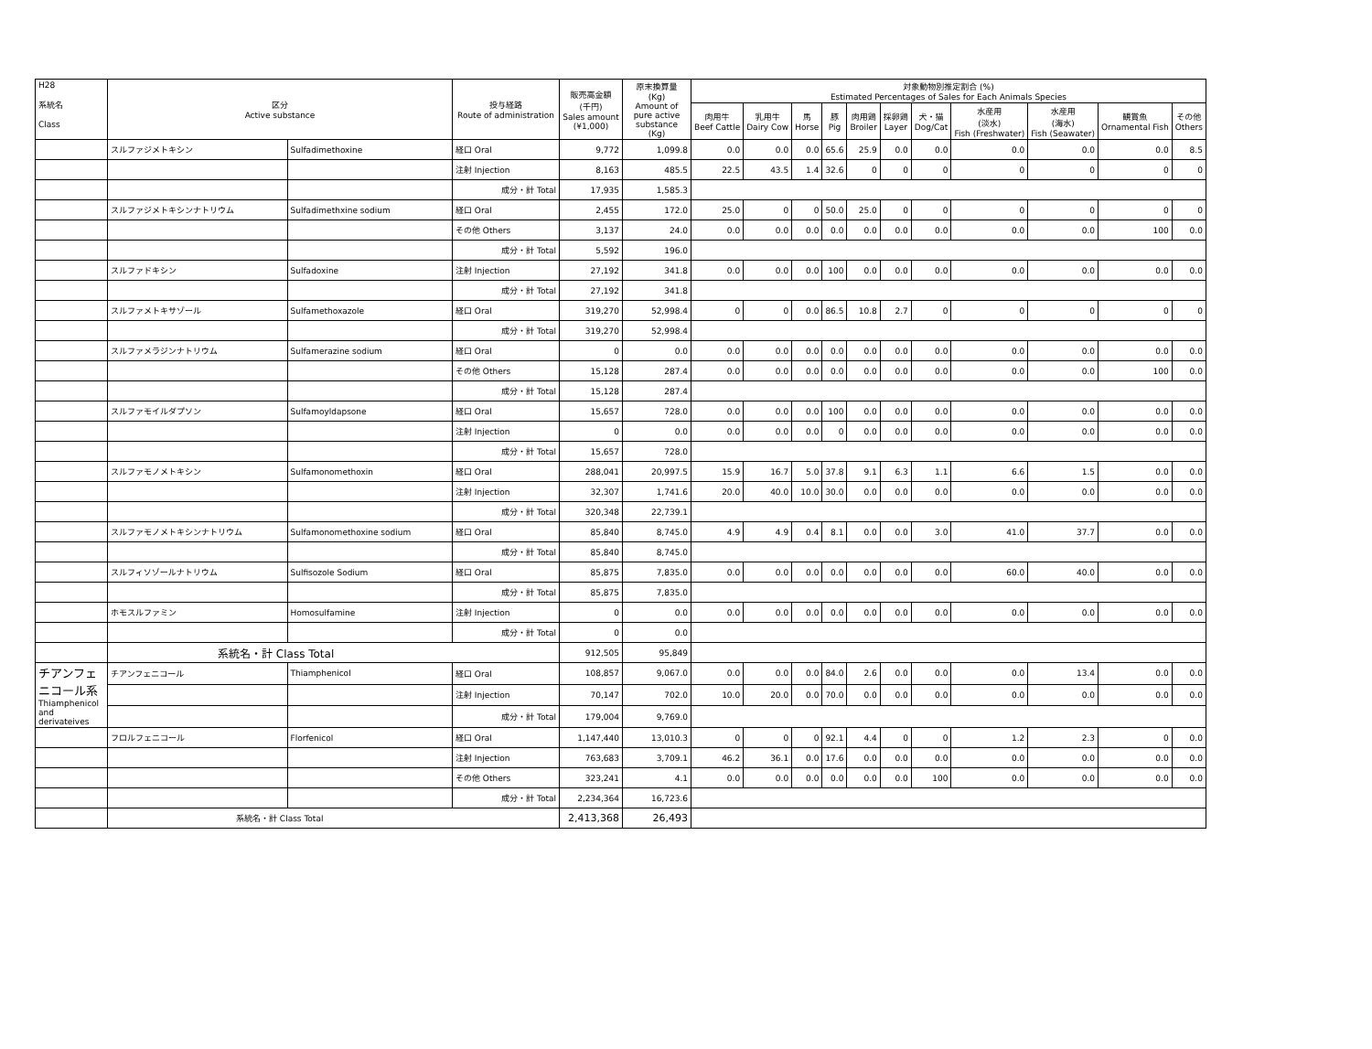| H28 系統名 Class | 区分 Active substance | | 投与経路 Route of administration | 販売高金額 (千円) Sales amount (¥1,000) | 原末換算量 (Kg) Amount of pure active substance (Kg) | 対象動物別推定割合 (%) Estimated Percentages of Sales for Each Animals Species | | | | | | | | | | |
| --- | --- | --- | --- | --- | --- | --- | --- | --- | --- | --- | --- | --- | --- | --- | --- | --- |
| | | | | | | 肉用牛 Beef Cattle | 乳用牛 Dairy Cow | 馬 Horse | 豚 Pig | 肉用鶏 Broiler | 採卵鶏 Layer | 犬・猫 Dog/Cat | 水産用 (淡水) Fish (Freshwater) | 水産用 (海水) Fish (Seawater) | 観賞魚 Ornamental Fish | その他 Others |
| | スルファジメトキシン | Sulfadimethoxine | 経口 Oral | 9,772 | 1,099.8 | 0.0 | 0.0 | 0.0 | 65.6 | 25.9 | 0.0 | 0.0 | 0.0 | 0.0 | 0.0 | 8.5 |
| | | | 注射 Injection | 8,163 | 485.5 | 22.5 | 43.5 | 1.4 | 32.6 | 0 | 0 | 0 | 0 | 0 | 0 | 0 |
| | | | 成分・計 Total | 17,935 | 1,585.3 | | | | | | | | | | | |
| | スルファジメトキシンナトリウム | Sulfadimethxine sodium | 経口 Oral | 2,455 | 172.0 | 25.0 | 0 | 0 | 50.0 | 25.0 | 0 | 0 | 0 | 0 | 0 | 0 |
| | | | その他 Others | 3,137 | 24.0 | 0.0 | 0.0 | 0.0 | 0.0 | 0.0 | 0.0 | 0.0 | 0.0 | 0.0 | 100 | 0.0 |
| | | | 成分・計 Total | 5,592 | 196.0 | | | | | | | | | | | |
| | スルファドキシン | Sulfadoxine | 注射 Injection | 27,192 | 341.8 | 0.0 | 0.0 | 0.0 | 100 | 0.0 | 0.0 | 0.0 | 0.0 | 0.0 | 0.0 | 0.0 |
| | | | 成分・計 Total | 27,192 | 341.8 | | | | | | | | | | | |
| | スルファメトキサゾール | Sulfamethoxazole | 経口 Oral | 319,270 | 52,998.4 | 0 | 0 | 0.0 | 86.5 | 10.8 | 2.7 | 0 | 0 | 0 | 0 | 0 |
| | | | 成分・計 Total | 319,270 | 52,998.4 | | | | | | | | | | | |
| | スルファメラジンナトリウム | Sulfamerazine sodium | 経口 Oral | 0 | 0.0 | 0.0 | 0.0 | 0.0 | 0.0 | 0.0 | 0.0 | 0.0 | 0.0 | 0.0 | 0.0 | 0.0 |
| | | | その他 Others | 15,128 | 287.4 | 0.0 | 0.0 | 0.0 | 0.0 | 0.0 | 0.0 | 0.0 | 0.0 | 0.0 | 100 | 0.0 |
| | | | 成分・計 Total | 15,128 | 287.4 | | | | | | | | | | | |
| | スルファモイルダプソン | Sulfamoyldapsone | 経口 Oral | 15,657 | 728.0 | 0.0 | 0.0 | 0.0 | 100 | 0.0 | 0.0 | 0.0 | 0.0 | 0.0 | 0.0 | 0.0 |
| | | | 注射 Injection | 0 | 0.0 | 0.0 | 0.0 | 0.0 | 0 | 0.0 | 0.0 | 0.0 | 0.0 | 0.0 | 0.0 | 0.0 |
| | | | 成分・計 Total | 15,657 | 728.0 | | | | | | | | | | | |
| | スルファモノメトキシン | Sulfamonomethoxin | 経口 Oral | 288,041 | 20,997.5 | 15.9 | 16.7 | 5.0 | 37.8 | 9.1 | 6.3 | 1.1 | 6.6 | 1.5 | 0.0 | 0.0 |
| | | | 注射 Injection | 32,307 | 1,741.6 | 20.0 | 40.0 | 10.0 | 30.0 | 0.0 | 0.0 | 0.0 | 0.0 | 0.0 | 0.0 | 0.0 |
| | | | 成分・計 Total | 320,348 | 22,739.1 | | | | | | | | | | | |
| | スルファモノメトキシンナトリウム | Sulfamonomethoxine sodium | 経口 Oral | 85,840 | 8,745.0 | 4.9 | 4.9 | 0.4 | 8.1 | 0.0 | 0.0 | 3.0 | 41.0 | 37.7 | 0.0 | 0.0 |
| | | | 成分・計 Total | 85,840 | 8,745.0 | | | | | | | | | | | |
| | スルフィソゾールナトリウム | Sulfisozole Sodium | 経口 Oral | 85,875 | 7,835.0 | 0.0 | 0.0 | 0.0 | 0.0 | 0.0 | 0.0 | 0.0 | 60.0 | 40.0 | 0.0 | 0.0 |
| | | | 成分・計 Total | 85,875 | 7,835.0 | | | | | | | | | | | |
| | ホモスルファミン | Homosulfamine | 注射 Injection | 0 | 0.0 | 0.0 | 0.0 | 0.0 | 0.0 | 0.0 | 0.0 | 0.0 | 0.0 | 0.0 | 0.0 | 0.0 |
| | | | 成分・計 Total | 0 | 0.0 | | | | | | | | | | | |
| | 系統名・計 Class Total | | | 912,505 | 95,849 | | | | | | | | | | | |
| チアンフェニコール系 Thiamphenicol and derivateives | チアンフェニコール | Thiamphenicol | 経口 Oral | 108,857 | 9,067.0 | 0.0 | 0.0 | 0.0 | 84.0 | 2.6 | 0.0 | 0.0 | 0.0 | 13.4 | 0.0 | 0.0 |
| | | | 注射 Injection | 70,147 | 702.0 | 10.0 | 20.0 | 0.0 | 70.0 | 0.0 | 0.0 | 0.0 | 0.0 | 0.0 | 0.0 | 0.0 |
| | | | 成分・計 Total | 179,004 | 9,769.0 | | | | | | | | | | | |
| | フロルフェニコール | Florfenicol | 経口 Oral | 1,147,440 | 13,010.3 | 0 | 0 | 0 | 92.1 | 4.4 | 0 | 0 | 1.2 | 2.3 | 0 | 0.0 |
| | | | 注射 Injection | 763,683 | 3,709.1 | 46.2 | 36.1 | 0.0 | 17.6 | 0.0 | 0.0 | 0.0 | 0.0 | 0.0 | 0.0 | 0.0 |
| | | | その他 Others | 323,241 | 4.1 | 0.0 | 0.0 | 0.0 | 0.0 | 0.0 | 0.0 | 100 | 0.0 | 0.0 | 0.0 | 0.0 |
| | | | 成分・計 Total | 2,234,364 | 16,723.6 | | | | | | | | | | | |
| | 系統名・計 Class Total | | | 2,413,368 | 26,493 | | | | | | | | | | | |